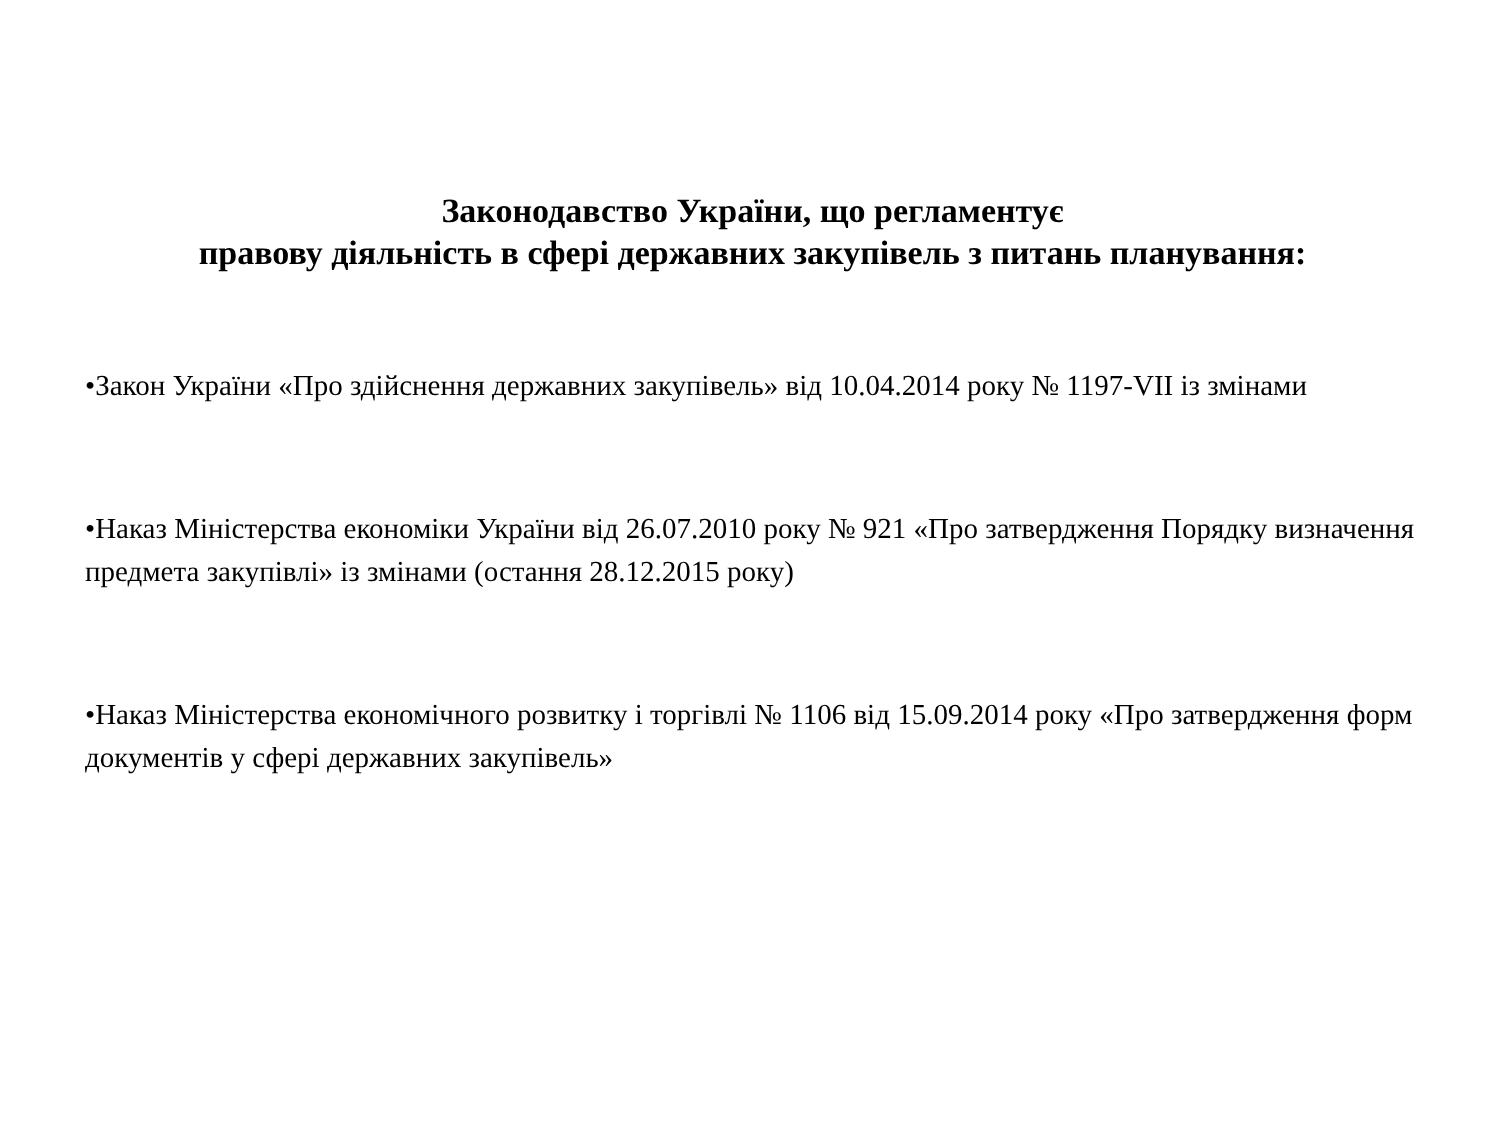Законодавство України, що регламентує
правову діяльність в сфері державних закупівель з питань планування:
•Закон України «Про здійснення державних закупівель» від 10.04.2014 року № 1197-VII із змінами
•Наказ Міністерства економіки України від 26.07.2010 року № 921 «Про затвердження Порядку визначення предмета закупівлі» із змінами (остання 28.12.2015 року)
•Наказ Міністерства економічного розвитку і торгівлі № 1106 від 15.09.2014 року «Про затвердження форм документів у сфері державних закупівель»